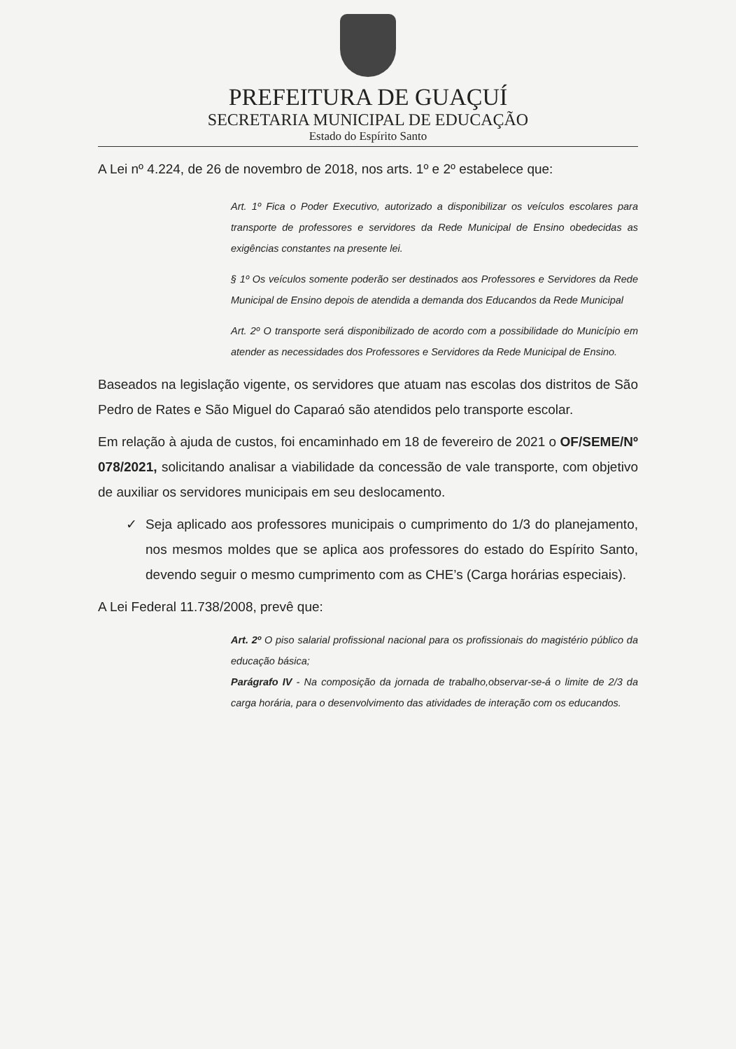PREFEITURA DE GUAÇUÍ
SECRETARIA MUNICIPAL DE EDUCAÇÃO
Estado do Espírito Santo
A Lei nº 4.224, de 26 de novembro de 2018, nos arts. 1º e 2º estabelece que:
Art. 1º Fica o Poder Executivo, autorizado a disponibilizar os veículos escolares para transporte de professores e servidores da Rede Municipal de Ensino obedecidas as exigências constantes na presente lei.
§ 1º Os veículos somente poderão ser destinados aos Professores e Servidores da Rede Municipal de Ensino depois de atendida a demanda dos Educandos da Rede Municipal
Art. 2º O transporte será disponibilizado de acordo com a possibilidade do Município em atender as necessidades dos Professores e Servidores da Rede Municipal de Ensino.
Baseados na legislação vigente, os servidores que atuam nas escolas dos distritos de São Pedro de Rates e São Miguel do Caparaó são atendidos pelo transporte escolar.
Em relação à ajuda de custos, foi encaminhado em 18 de fevereiro de 2021 o OF/SEME/Nº 078/2021, solicitando analisar a viabilidade da concessão de vale transporte, com objetivo de auxiliar os servidores municipais em seu deslocamento.
✓ Seja aplicado aos professores municipais o cumprimento do 1/3 do planejamento, nos mesmos moldes que se aplica aos professores do estado do Espírito Santo, devendo seguir o mesmo cumprimento com as CHE’s (Carga horárias especiais).
A Lei Federal 11.738/2008, prevê que:
Art. 2º O piso salarial profissional nacional para os profissionais do magistério público da educação básica;
Parágrafo IV - Na composição da jornada de trabalho,observar-se-á o limite de 2/3 da carga horária, para o desenvolvimento das atividades de interação com os educandos.